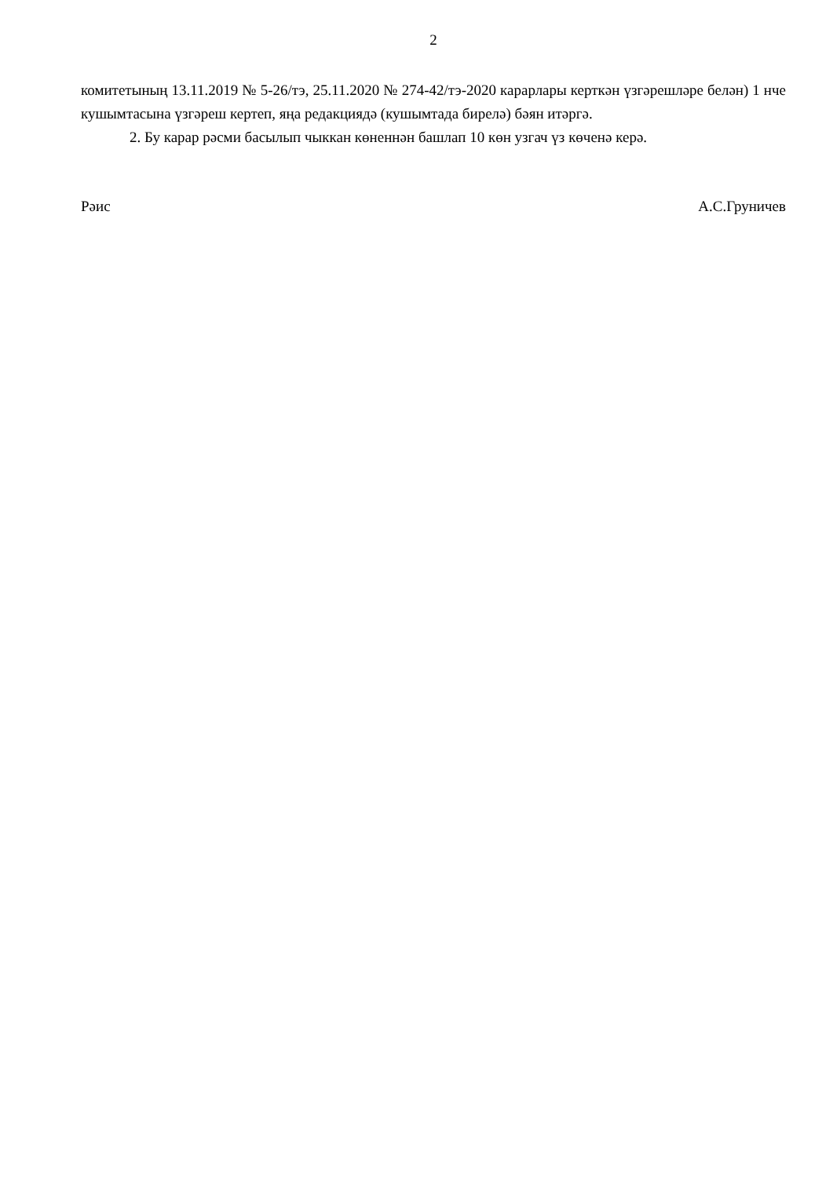2
комитетының 13.11.2019 № 5-26/тэ, 25.11.2020 № 274-42/тэ-2020 карарлары керткән үзгәрешләре белән) 1 нче кушымтасына үзгәреш кертеп, яңа редакциядә (кушымтада бирелә) бәян итәргә.
2. Бу карар рәсми басылып чыккан көненнән башлап 10 көн узгач үз көченә керә.
Рәис А.С.Груничев